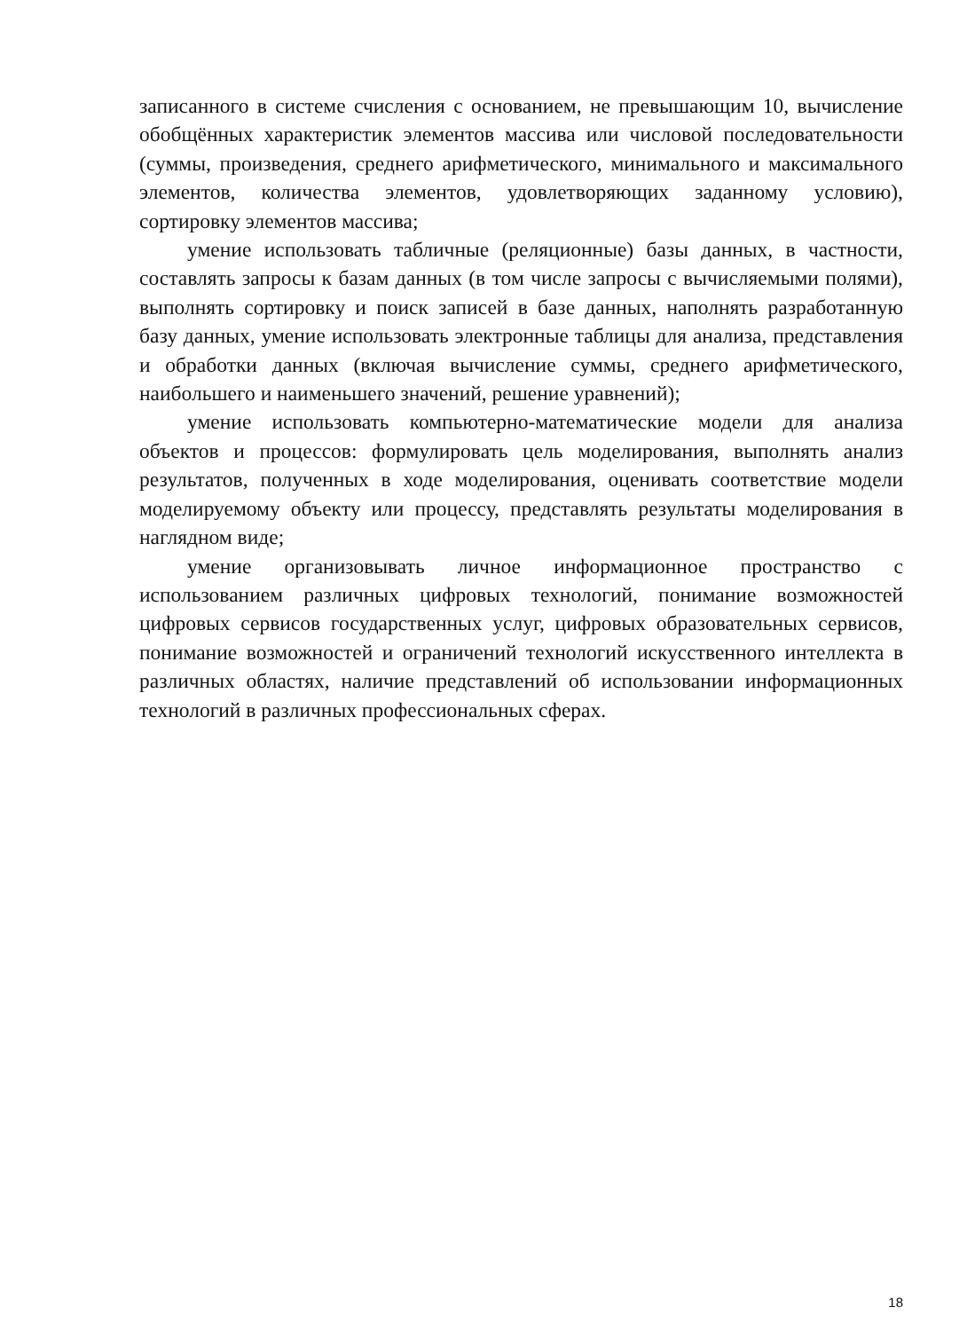записанного в системе счисления с основанием, не превышающим 10, вычисление обобщённых характеристик элементов массива или числовой последовательности (суммы, произведения, среднего арифметического, минимального и максимального элементов, количества элементов, удовлетворяющих заданному условию), сортировку элементов массива;
умение использовать табличные (реляционные) базы данных, в частности, составлять запросы к базам данных (в том числе запросы с вычисляемыми полями), выполнять сортировку и поиск записей в базе данных, наполнять разработанную базу данных, умение использовать электронные таблицы для анализа, представления и обработки данных (включая вычисление суммы, среднего арифметического, наибольшего и наименьшего значений, решение уравнений);
умение использовать компьютерно-математические модели для анализа объектов и процессов: формулировать цель моделирования, выполнять анализ результатов, полученных в ходе моделирования, оценивать соответствие модели моделируемому объекту или процессу, представлять результаты моделирования в наглядном виде;
умение организовывать личное информационное пространство с использованием различных цифровых технологий, понимание возможностей цифровых сервисов государственных услуг, цифровых образовательных сервисов, понимание возможностей и ограничений технологий искусственного интеллекта в различных областях, наличие представлений об использовании информационных технологий в различных профессиональных сферах.
18